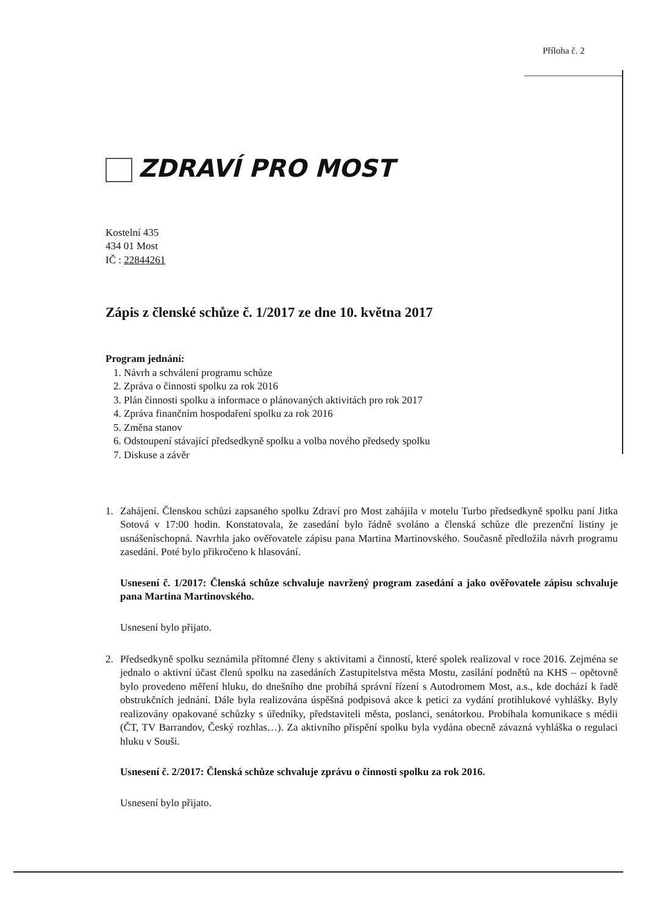Příloha č. 2
ZDRAVÍ PRO MOST
Kostelní 435
434 01 Most
IČ : 22844261
Zápis z členské schůze č. 1/2017 ze dne 10. května 2017
Program jednání:
1. Návrh a schválení programu schůze
2. Zpráva o činnosti spolku za rok 2016
3. Plán činnosti spolku a informace o plánovaných aktivitách pro rok 2017
4. Zpráva finančním hospodaření spolku za rok 2016
5. Změna stanov
6. Odstoupení stávající předsedkyně spolku a volba nového předsedy spolku
7. Diskuse a závěr
1. Zahájení. Členskou schůzi zapsaného spolku Zdraví pro Most zahájila v motelu Turbo předsedkyně spolku paní Jitka Sotová v 17:00 hodin. Konstatovala, že zasedání bylo řádně svoláno a členská schůze dle prezenční listiny je usnášeníschopná. Navrhla jako ověřovatele zápisu pana Martina Martinovského. Současně předložila návrh programu zasedání. Poté bylo přikročeno k hlasování.
Usnesení č. 1/2017: Členská schůze schvaluje navržený program zasedání a jako ověřovatele zápisu schvaluje pana Martina Martinovského.
Usnesení bylo přijato.
2. Předsedkyně spolku seznámila přítomné členy s aktivitami a činností, které spolek realizoval v roce 2016. Zejména se jednalo o aktivní účast členů spolku na zasedáních Zastupitelstva města Mostu, zasílání podnětů na KHS – opětovně bylo provedeno měření hluku, do dnešního dne probíhá správní řízení s Autodromem Most, a.s., kde dochází k řadě obstrukčních jednání. Dále byla realizována úspěšná podpisová akce k petici za vydání protihlukové vyhlášky. Byly realizovány opakované schůzky s úředníky, představiteli města, poslanci, senátorkou. Probíhala komunikace s médii (ČT, TV Barrandov, Český rozhlas…). Za aktivního přispění spolku byla vydána obecně závazná vyhláška o regulaci hluku v Souši.
Usnesení č. 2/2017: Členská schůze schvaluje zprávu o činnosti spolku za rok 2016.
Usnesení bylo přijato.